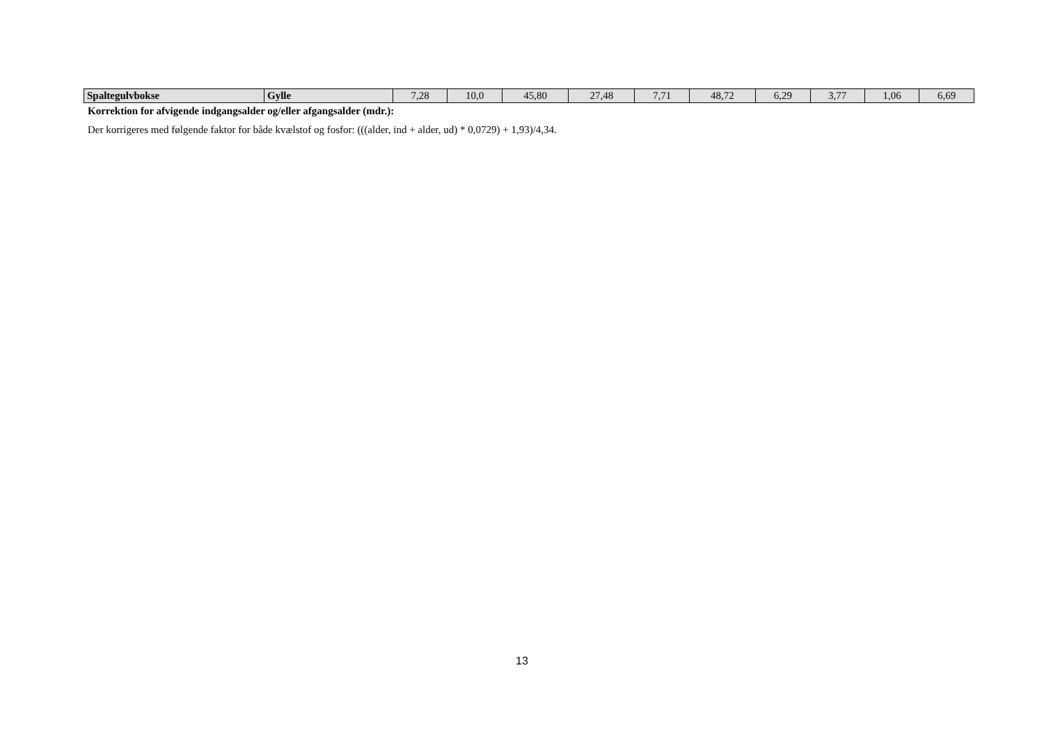| Spaltegulvbokse | Gylle | 7,28 | 10,0 | 45,80 | 27,48 | 7,71 | 48,72 | 6,29 | 3,77 | 1,06 | 6,69 |
Korrektion for afvigende indgangsalder og/eller afgangsalder (mdr.):
Der korrigeres med følgende faktor for både kvælstof og fosfor: (((alder, ind + alder, ud) * 0,0729) + 1,93)/4,34.
13